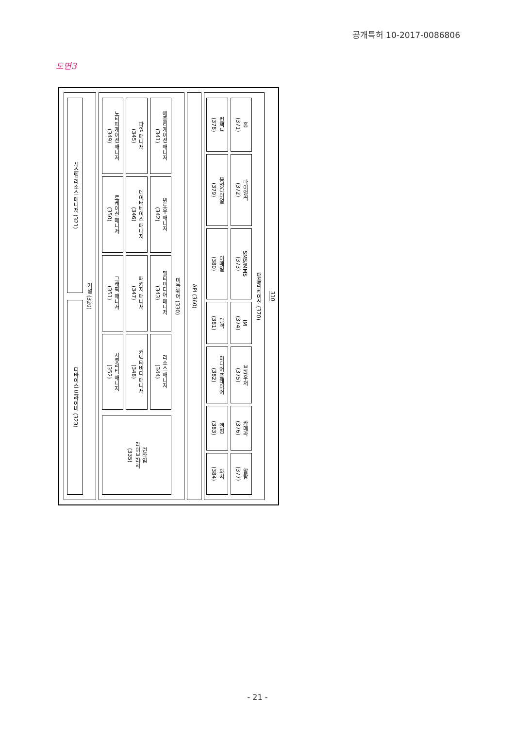공개특허 10-2017-0086806
도면3
310
애플리케이션 (370)
홈
(371)
다이얼러
(372)
SMS/MMS
(373)
IM
(374)
브라우저
(375)
카메라
(376)
알람
(377)
컨택트
(378)
음성다이얼
(379)
이메일
(380)
달력
(381)
미디어 플레이어
(382)
앨범
(383)
와치
(384)
API (360)
미들웨어 (330)
애플리케이션 매니저
(341)
윈도우 매니저
(342)
멀티미디어 매니저
(343)
리소스 매니저
(344)
파워 매니저
(345)
데이터베이스 매니저
(346)
패키지 매니저
(347)
커넥티비티 매니저
(348)
노티피케이션 매니저
(349)
로케이션 매니저
(350)
그래픽 매니저
(351)
시큐리티 매니저
(352)
런타임
라이브러리
(335)
커널 (320)
시스템 리소스 매니저 (321)
디바이스 드라이버 (323)
- 21 -